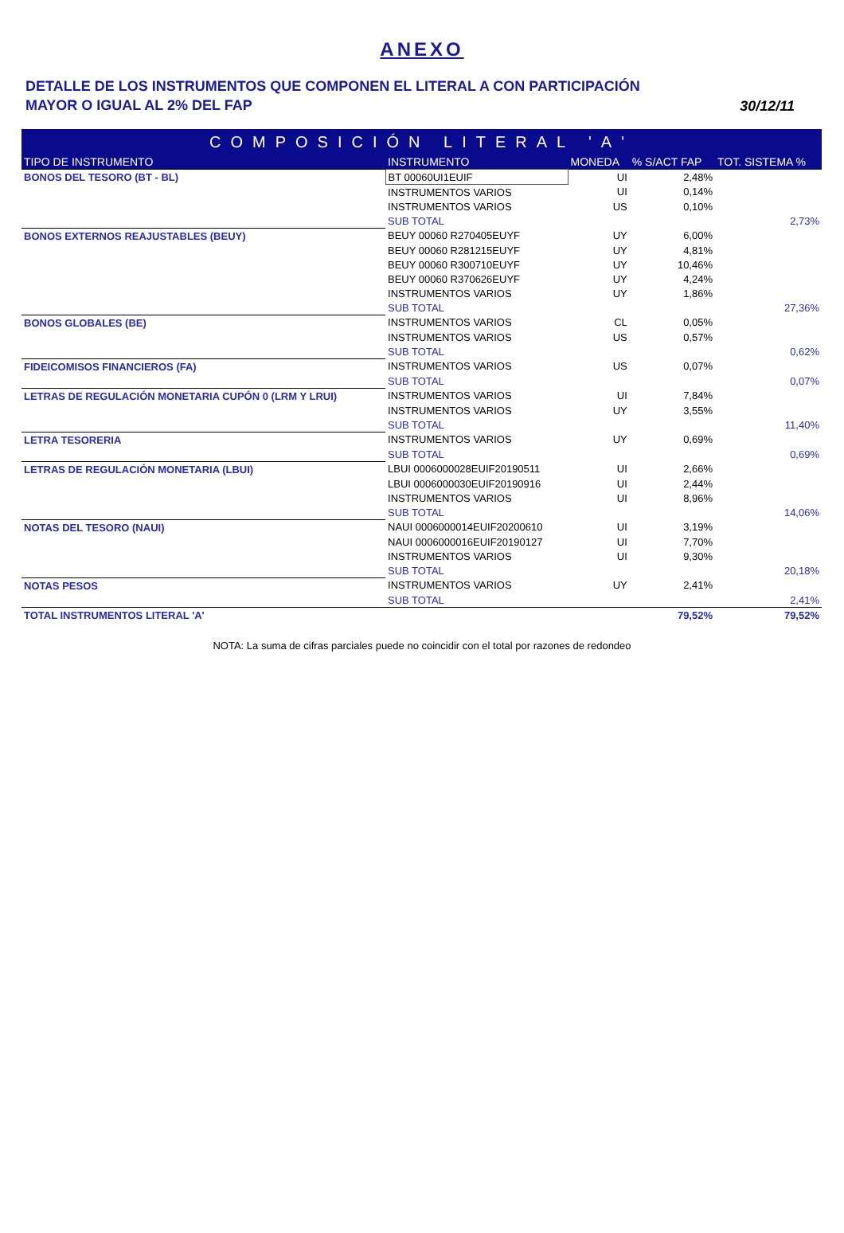ANEXO
DETALLE DE LOS INSTRUMENTOS QUE COMPONEN EL LITERAL A CON PARTICIPACIÓN
MAYOR O IGUAL AL 2% DEL FAP
30/12/11
| COMPOSICIÓN LITERAL 'A' | | | | |
| --- | --- | --- | --- | --- |
| TIPO DE INSTRUMENTO | INSTRUMENTO | MONEDA | % S/ACT FAP | TOT. SISTEMA % |
| BONOS DEL TESORO (BT - BL) | BT 00060UI1EUIF | UI | 2,48% | |
| | INSTRUMENTOS VARIOS | UI | 0,14% | |
| | INSTRUMENTOS VARIOS | US | 0,10% | |
| | SUB TOTAL | | | 2,73% |
| BONOS EXTERNOS REAJUSTABLES (BEUY) | BEUY 00060 R270405EUYF | UY | 6,00% | |
| | BEUY 00060 R281215EUYF | UY | 4,81% | |
| | BEUY 00060 R300710EUYF | UY | 10,46% | |
| | BEUY 00060 R370626EUYF | UY | 4,24% | |
| | INSTRUMENTOS VARIOS | UY | 1,86% | |
| | SUB TOTAL | | | 27,36% |
| BONOS GLOBALES (BE) | INSTRUMENTOS VARIOS | CL | 0,05% | |
| | INSTRUMENTOS VARIOS | US | 0,57% | |
| | SUB TOTAL | | | 0,62% |
| FIDEICOMISOS FINANCIEROS (FA) | INSTRUMENTOS VARIOS | US | 0,07% | |
| | SUB TOTAL | | | 0,07% |
| LETRAS DE REGULACIÓN MONETARIA CUPÓN 0 (LRM Y LRUI) | INSTRUMENTOS VARIOS | UI | 7,84% | |
| | INSTRUMENTOS VARIOS | UY | 3,55% | |
| | SUB TOTAL | | | 11,40% |
| LETRA TESORERIA | INSTRUMENTOS VARIOS | UY | 0,69% | |
| | SUB TOTAL | | | 0,69% |
| LETRAS DE REGULACIÓN MONETARIA (LBUI) | LBUI 0006000028EUIF20190511 | UI | 2,66% | |
| | LBUI 0006000030EUIF20190916 | UI | 2,44% | |
| | INSTRUMENTOS VARIOS | UI | 8,96% | |
| | SUB TOTAL | | | 14,06% |
| NOTAS DEL TESORO (NAUI) | NAUI 0006000014EUIF20200610 | UI | 3,19% | |
| | NAUI 0006000016EUIF20190127 | UI | 7,70% | |
| | INSTRUMENTOS VARIOS | UI | 9,30% | |
| | SUB TOTAL | | | 20,18% |
| NOTAS PESOS | INSTRUMENTOS VARIOS | UY | 2,41% | |
| | SUB TOTAL | | | 2,41% |
| TOTAL INSTRUMENTOS LITERAL 'A' | | | 79,52% | 79,52% |
NOTA: La suma de cifras parciales puede no coincidir con el total por razones de redondeo